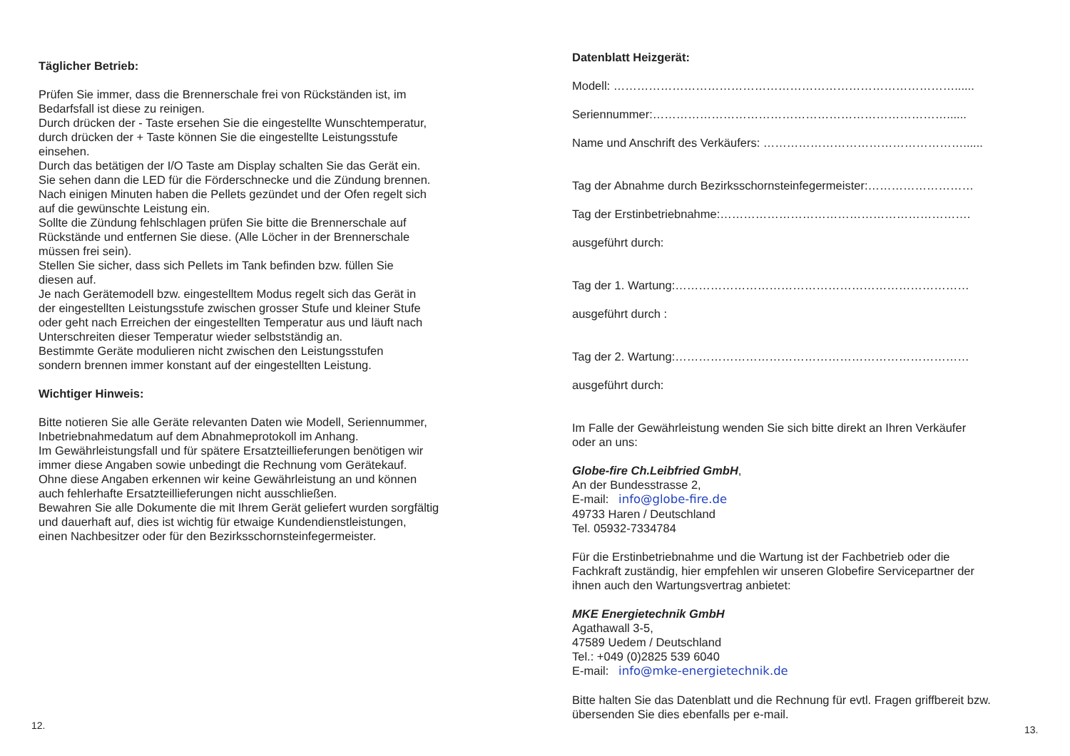Täglicher Betrieb:
Prüfen Sie immer, dass die Brennerschale frei von Rückständen ist, im
Bedarfsfall ist diese zu reinigen.
Durch drücken der - Taste ersehen Sie die eingestellte Wunschtemperatur,
durch drücken der + Taste können Sie die eingestellte Leistungsstufe
einsehen.
Durch das betätigen der I/O Taste am Display schalten Sie das Gerät ein.
Sie sehen dann die LED für die Förderschnecke und die Zündung brennen.
Nach einigen Minuten haben die Pellets gezündet und der Ofen regelt sich
auf die gewünschte Leistung ein.
Sollte die Zündung fehlschlagen prüfen Sie bitte die Brennerschale auf
Rückstände und entfernen Sie diese. (Alle Löcher in der Brennerschale
müssen frei sein).
Stellen Sie sicher, dass sich Pellets im Tank befinden bzw. füllen Sie
diesen auf.
Je nach Gerätemodell bzw. eingestelltem Modus regelt sich das Gerät in
der eingestellten Leistungsstufe zwischen grosser Stufe und kleiner Stufe
oder geht nach Erreichen der eingestellten Temperatur aus und läuft nach
Unterschreiten dieser Temperatur wieder selbstständig an.
Bestimmte Geräte modulieren nicht zwischen den Leistungsstufen
sondern brennen immer konstant auf der eingestellten Leistung.
Wichtiger Hinweis:
Bitte notieren Sie alle Geräte relevanten Daten wie Modell, Seriennummer,
Inbetriebnahmedatum auf dem Abnahmeprotokoll im Anhang.
Im Gewährleistungsfall und für spätere Ersatzteillieferungen benötigen wir
immer diese Angaben sowie unbedingt die Rechnung vom Gerätekauf.
Ohne diese Angaben erkennen wir keine Gewährleistung an und können
auch fehlerhafte Ersatzteillieferungen nicht ausschließen.
Bewahren Sie alle Dokumente die mit Ihrem Gerät geliefert wurden sorgfältig
und dauerhaft auf, dies ist wichtig für etwaige Kundendienstleistungen,
einen Nachbesitzer oder für den Bezirksschornsteinfegermeister.
12.
Datenblatt Heizgerät:
Modell: ……………………………………………………………………………......
Seriennummer:…………………………………………………………………......
Name und Anschrift des Verkäufers: ……………………………………………......
Tag der Abnahme durch Bezirksschornsteinfegermeister:………………………
Tag der Erstinbetriebnahme:……………………………………………………….
ausgeführt durch:
Tag der 1. Wartung:…………………………………………………………………
ausgeführt durch :
Tag der 2. Wartung:…………………………………………………………………
ausgeführt durch:
Im Falle der Gewährleistung wenden Sie sich bitte direkt an Ihren Verkäufer
oder an uns:
Globe-fire Ch.Leibfried GmbH,
An der Bundesstrasse 2,
E-mail: info@globe-fire.de
49733 Haren / Deutschland
Tel. 05932-7334784
Für die Erstinbetriebnahme und die Wartung ist der Fachbetrieb oder die
Fachkraft zuständig, hier empfehlen wir unseren Globefire Servicepartner der
ihnen auch den Wartungsvertrag anbietet:
MKE Energietechnik GmbH
Agathawall 3-5,
47589 Uedem / Deutschland
Tel.: +049 (0)2825 539 6040
E-mail: info@mke-energietechnik.de
Bitte halten Sie das Datenblatt und die Rechnung für evtl. Fragen griffbereit bzw.
übersenden Sie dies ebenfalls per e-mail.
13.